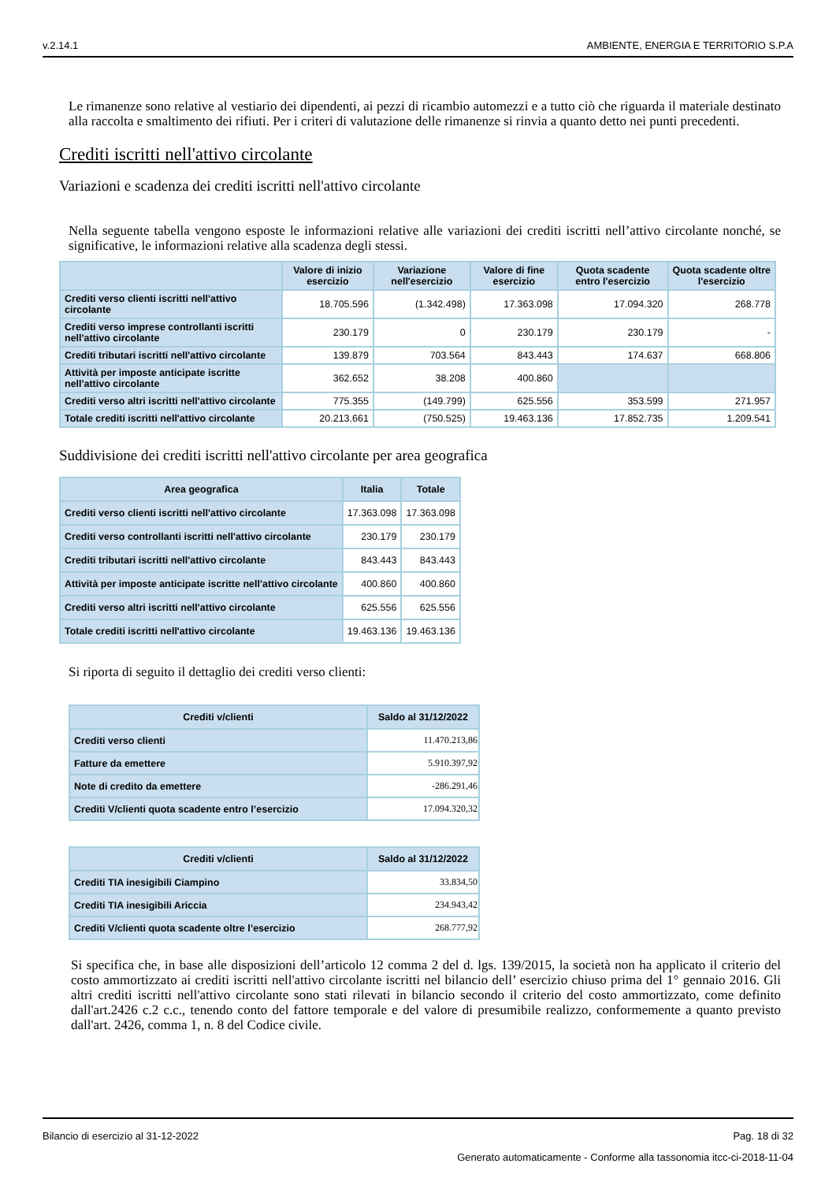v.2.14.1 AMBIENTE, ENERGIA E TERRITORIO S.P.A
Le rimanenze sono relative al vestiario dei dipendenti, ai pezzi di ricambio automezzi e a tutto ciò che riguarda il materiale destinato alla raccolta e smaltimento dei rifiuti. Per i criteri di valutazione delle rimanenze si rinvia a quanto detto nei punti precedenti.
Crediti iscritti nell'attivo circolante
Variazioni e scadenza dei crediti iscritti nell'attivo circolante
Nella seguente tabella vengono esposte le informazioni relative alle variazioni dei crediti iscritti nell’attivo circolante nonché, se significative, le informazioni relative alla scadenza degli stessi.
| | Valore di inizio esercizio | Variazione nell'esercizio | Valore di fine esercizio | Quota scadente entro l'esercizio | Quota scadente oltre l'esercizio |
| --- | --- | --- | --- | --- | --- |
| Crediti verso clienti iscritti nell'attivo circolante | 18.705.596 | (1.342.498) | 17.363.098 | 17.094.320 | 268.778 |
| Crediti verso imprese controllanti iscritti nell'attivo circolante | 230.179 | 0 | 230.179 | 230.179 | - |
| Crediti tributari iscritti nell'attivo circolante | 139.879 | 703.564 | 843.443 | 174.637 | 668.806 |
| Attività per imposte anticipate iscritte nell'attivo circolante | 362.652 | 38.208 | 400.860 | | |
| Crediti verso altri iscritti nell'attivo circolante | 775.355 | (149.799) | 625.556 | 353.599 | 271.957 |
| Totale crediti iscritti nell'attivo circolante | 20.213.661 | (750.525) | 19.463.136 | 17.852.735 | 1.209.541 |
Suddivisione dei crediti iscritti nell'attivo circolante per area geografica
| Area geografica | Italia | Totale |
| --- | --- | --- |
| Crediti verso clienti iscritti nell'attivo circolante | 17.363.098 | 17.363.098 |
| Crediti verso controllanti iscritti nell'attivo circolante | 230.179 | 230.179 |
| Crediti tributari iscritti nell'attivo circolante | 843.443 | 843.443 |
| Attività per imposte anticipate iscritte nell'attivo circolante | 400.860 | 400.860 |
| Crediti verso altri iscritti nell'attivo circolante | 625.556 | 625.556 |
| Totale crediti iscritti nell'attivo circolante | 19.463.136 | 19.463.136 |
Si riporta di seguito il dettaglio dei crediti verso clienti:
| Crediti v/clienti | Saldo al 31/12/2022 |
| --- | --- |
| Crediti verso clienti | 11.470.213,86 |
| Fatture da emettere | 5.910.397,92 |
| Note di credito da emettere | -286.291,46 |
| Crediti V/clienti quota scadente entro l’esercizio | 17.094.320,32 |
| Crediti v/clienti | Saldo al 31/12/2022 |
| --- | --- |
| Crediti TIA inesigibili Ciampino | 33.834,50 |
| Crediti TIA inesigibili Ariccia | 234.943,42 |
| Crediti V/clienti quota scadente oltre l’esercizio | 268.777,92 |
Si specifica che, in base alle disposizioni dell’articolo 12 comma 2 del d. lgs. 139/2015, la società non ha applicato il criterio del costo ammortizzato ai crediti iscritti nell'attivo circolante iscritti nel bilancio dell’ esercizio chiuso prima del 1° gennaio 2016. Gli altri crediti iscritti nell'attivo circolante sono stati rilevati in bilancio secondo il criterio del costo ammortizzato, come definito dall'art.2426 c.2 c.c., tenendo conto del fattore temporale e del valore di presumibile realizzo, conformemente a quanto previsto dall'art. 2426, comma 1, n. 8 del Codice civile.
Bilancio di esercizio al 31-12-2022 Pag. 18 di 32
Generato automaticamente - Conforme alla tassonomia itcc-ci-2018-11-04